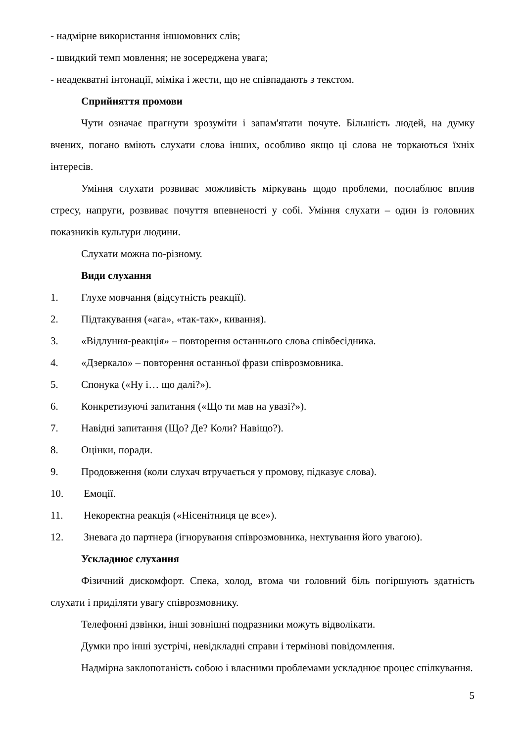- надмірне використання іншомовних слів;
- швидкий темп мовлення; не зосереджена увага;
- неадекватні інтонації, міміка і жести, що не співпадають з текстом.
Сприйняття промови
Чути означає прагнути зрозуміти і запам'ятати почуте. Більшість людей, на думку вчених, погано вміють слухати слова інших, особливо якщо ці слова не торкаються їхніх інтересів.
Уміння слухати розвиває можливість міркувань щодо проблеми, послаблює вплив стресу, напруги, розвиває почуття впевненості у собі. Уміння слухати – один із головних показників культури людини.
Слухати можна по-різному.
Види слухання
1. Глухе мовчання (відсутність реакції).
2. Підтакування («ага», «так-так», кивання).
3. «Відлуння-реакція» – повторення останнього слова співбесідника.
4. «Дзеркало» – повторення останньої фрази співрозмовника.
5. Спонука («Ну і… що далі?»).
6. Конкретизуючі запитання («Що ти мав на увазі?»).
7. Навідні запитання (Що? Де? Коли? Навіщо?).
8. Оцінки, поради.
9. Продовження (коли слухач втручається у промову, підказує слова).
10. Емоції.
11. Некоректна реакція («Нісенітниця це все»).
12. Зневага до партнера (ігнорування співрозмовника, нехтування його увагою).
Ускладнює слухання
Фізичний дискомфорт. Спека, холод, втома чи головний біль погіршують здатність слухати і приділяти увагу співрозмовнику.
Телефонні дзвінки, інші зовнішні подразники можуть відволікати.
Думки про інші зустрічі, невідкладні справи і термінові повідомлення.
Надмірна заклопотаність собою і власними проблемами ускладнює процес спілкування.
5